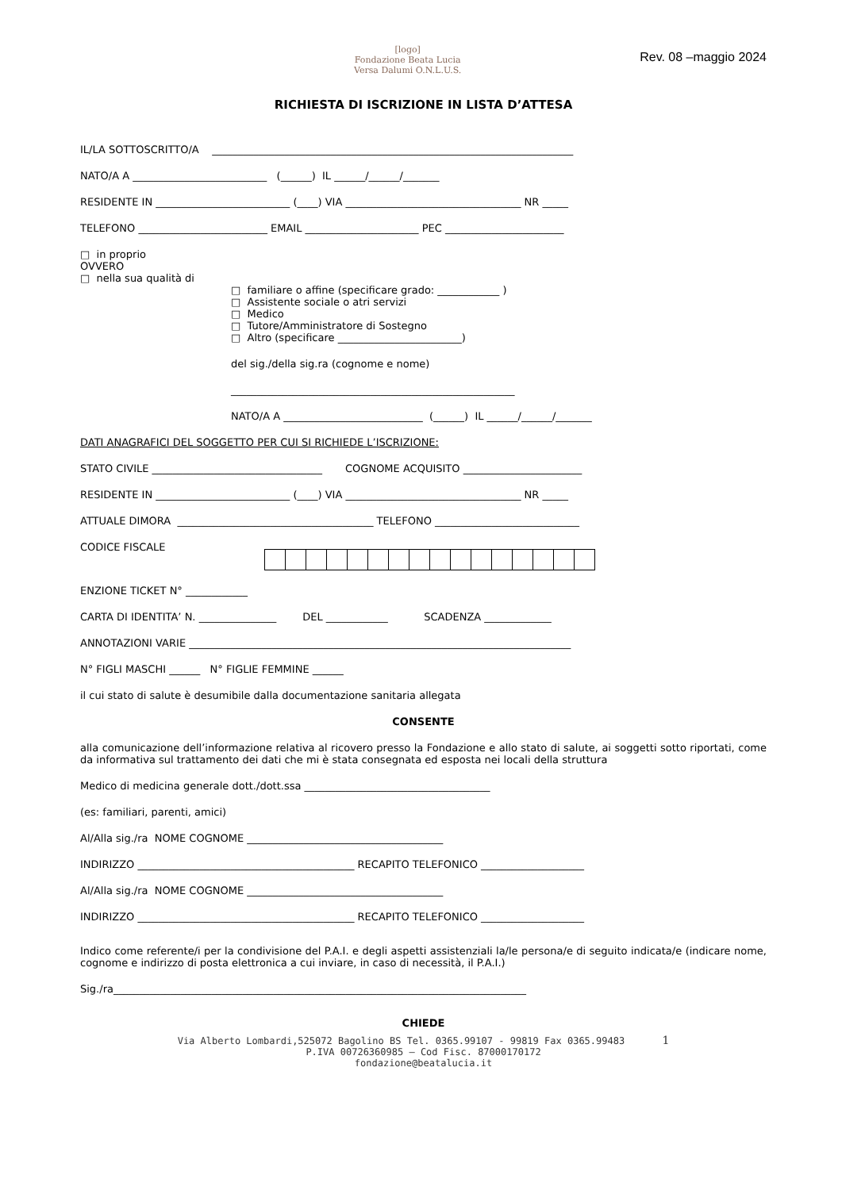[logo]
Fondazione Beata Lucia
Versa Dalumi O.N.L.U.S.
Rev. 08 –maggio 2024
RICHIESTA DI ISCRIZIONE IN LISTA D’ATTESA
IL/LA SOTTOSCRITTO/A ______________________________________________________________________
NATO/A A __________________________ (______) IL ______/______/_______
RESIDENTE IN __________________________ (____) VIA __________________________________ NR _____
TELEFONO _________________________ EMAIL ______________________ PEC _______________________
□ in proprio
OVVERO
□ nella sua qualità di
□ familiare o affine (specificare grado: ____________ )
□ Assistente sociale o atri servizi
□ Medico
□ Tutore/Amministratore di Sostegno
□ Altro (specificare ________________________)
del sig./della sig.ra (cognome e nome)
_______________________________________________________
NATO/A A ___________________________ (______) IL ______/______/_______
DATI ANAGRAFICI DEL SOGGETTO PER CUI SI RICHIEDE L’ISCRIZIONE:
STATO CIVILE _________________________________ COGNOME ACQUISITO _______________________
RESIDENTE IN __________________________ (____) VIA __________________________________ NR _____
ATTUALE DIMORA ______________________________________ TELEFONO ____________________________
CODICE FISCALE
ENZIONE TICKET N° ____________
CARTA DI IDENTITA’ N. _______________ DEL ____________ SCADENZA _____________
ANNOTAZIONI VARIE __________________________________________________________________________
N° FIGLI MASCHI ______ N° FIGLIE FEMMINE ______
il cui stato di salute è desumibile dalla documentazione sanitaria allegata
CONSENTE
alla comunicazione dell’informazione relativa al ricovero presso la Fondazione e allo stato di salute, ai soggetti sotto riportati, come da informativa sul trattamento dei dati che mi è stata consegnata ed esposta nei locali della struttura
Medico di medicina generale dott./dott.ssa ____________________________________
(es: familiari, parenti, amici)
Al/Alla sig./ra NOME COGNOME ______________________________________
INDIRIZZO __________________________________________ RECAPITO TELEFONICO ____________________
Al/Alla sig./ra NOME COGNOME ______________________________________
INDIRIZZO __________________________________________ RECAPITO TELEFONICO ____________________
Indico come referente/i per la condivisione del P.A.I. e degli aspetti assistenziali la/le persona/e di seguito indicata/e (indicare nome, cognome e indirizzo di posta elettronica a cui inviare, in caso di necessità, il P.A.I.)
Sig./ra________________________________________________________________________________
CHIEDE
Via Alberto Lombardi,525072 Bagolino BS Tel. 0365.99107 - 99819 Fax 0365.99483 1
P.IVA 00726360985 – Cod Fisc. 87000170172
fondazione@beatalucia.it